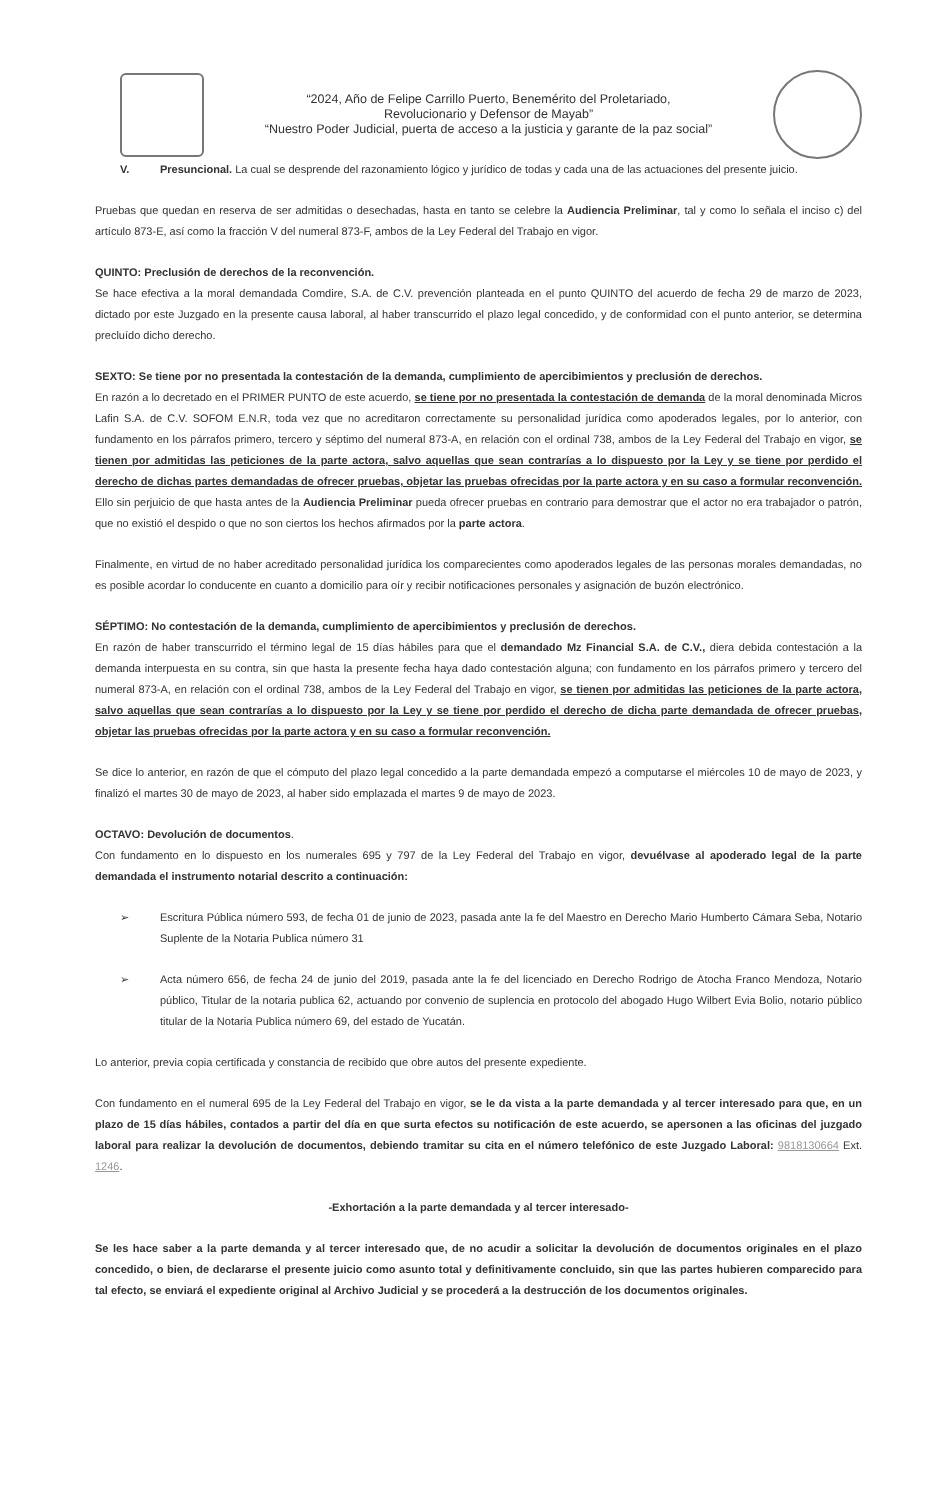“2024, Año de Felipe Carrillo Puerto, Benemérito del Proletariado,
Revolucionario y Defensor de Mayab”
“Nuestro Poder Judicial, puerta de acceso a la justicia y garante de la paz social”
V. Presuncional. La cual se desprende del razonamiento lógico y jurídico de todas y cada una de las actuaciones del presente juicio.
Pruebas que quedan en reserva de ser admitidas o desechadas, hasta en tanto se celebre la Audiencia Preliminar, tal y como lo señala el inciso c) del artículo 873-E, así como la fracción V del numeral 873-F, ambos de la Ley Federal del Trabajo en vigor.
QUINTO: Preclusión de derechos de la reconvención.
Se hace efectiva a la moral demandada Comdire, S.A. de C.V. prevención planteada en el punto QUINTO del acuerdo de fecha 29 de marzo de 2023, dictado por este Juzgado en la presente causa laboral, al haber transcurrido el plazo legal concedido, y de conformidad con el punto anterior, se determina precluído dicho derecho.
SEXTO: Se tiene por no presentada la contestación de la demanda, cumplimiento de apercibimientos y preclusión de derechos.
En razón a lo decretado en el PRIMER PUNTO de este acuerdo, se tiene por no presentada la contestación de demanda de la moral denominada Micros Lafin S.A. de C.V. SOFOM E.N.R, toda vez que no acreditaron correctamente su personalidad jurídica como apoderados legales, por lo anterior, con fundamento en los párrafos primero, tercero y séptimo del numeral 873-A, en relación con el ordinal 738, ambos de la Ley Federal del Trabajo en vigor, se tienen por admitidas las peticiones de la parte actora, salvo aquellas que sean contrarías a lo dispuesto por la Ley y se tiene por perdido el derecho de dichas partes demandadas de ofrecer pruebas, objetar las pruebas ofrecidas por la parte actora y en su caso a formular reconvención. Ello sin perjuicio de que hasta antes de la Audiencia Preliminar pueda ofrecer pruebas en contrario para demostrar que el actor no era trabajador o patrón, que no existió el despido o que no son ciertos los hechos afirmados por la parte actora.
Finalmente, en virtud de no haber acreditado personalidad jurídica los comparecientes como apoderados legales de las personas morales demandadas, no es posible acordar lo conducente en cuanto a domicilio para oír y recibir notificaciones personales y asignación de buzón electrónico.
SÉPTIMO: No contestación de la demanda, cumplimiento de apercibimientos y preclusión de derechos.
En razón de haber transcurrido el término legal de 15 días hábiles para que el demandado Mz Financial S.A. de C.V., diera debida contestación a la demanda interpuesta en su contra, sin que hasta la presente fecha haya dado contestación alguna; con fundamento en los párrafos primero y tercero del numeral 873-A, en relación con el ordinal 738, ambos de la Ley Federal del Trabajo en vigor, se tienen por admitidas las peticiones de la parte actora, salvo aquellas que sean contrarías a lo dispuesto por la Ley y se tiene por perdido el derecho de dicha parte demandada de ofrecer pruebas, objetar las pruebas ofrecidas por la parte actora y en su caso a formular reconvención.
Se dice lo anterior, en razón de que el cómputo del plazo legal concedido a la parte demandada empezó a computarse el miércoles 10 de mayo de 2023, y finalizó el martes 30 de mayo de 2023, al haber sido emplazada el martes 9 de mayo de 2023.
OCTAVO: Devolución de documentos.
Con fundamento en lo dispuesto en los numerales 695 y 797 de la Ley Federal del Trabajo en vigor, devuélvase al apoderado legal de la parte demandada el instrumento notarial descrito a continuación:
➢ Escritura Pública número 593, de fecha 01 de junio de 2023, pasada ante la fe del Maestro en Derecho Mario Humberto Cámara Seba, Notario Suplente de la Notaria Publica número 31
➢ Acta número 656, de fecha 24 de junio del 2019, pasada ante la fe del licenciado en Derecho Rodrigo de Atocha Franco Mendoza, Notario público, Titular de la notaria publica 62, actuando por convenio de suplencia en protocolo del abogado Hugo Wilbert Evia Bolio, notario público titular de la Notaria Publica número 69, del estado de Yucatán.
Lo anterior, previa copia certificada y constancia de recibido que obre autos del presente expediente.
Con fundamento en el numeral 695 de la Ley Federal del Trabajo en vigor, se le da vista a la parte demandada y al tercer interesado para que, en un plazo de 15 días hábiles, contados a partir del día en que surta efectos su notificación de este acuerdo, se apersonen a las oficinas del juzgado laboral para realizar la devolución de documentos, debiendo tramitar su cita en el número telefónico de este Juzgado Laboral: 9818130664 Ext. 1246.
-Exhortación a la parte demandada y al tercer interesado-
Se les hace saber a la parte demanda y al tercer interesado que, de no acudir a solicitar la devolución de documentos originales en el plazo concedido, o bien, de declararse el presente juicio como asunto total y definitivamente concluido, sin que las partes hubieren comparecido para tal efecto, se enviará el expediente original al Archivo Judicial y se procederá a la destrucción de los documentos originales.